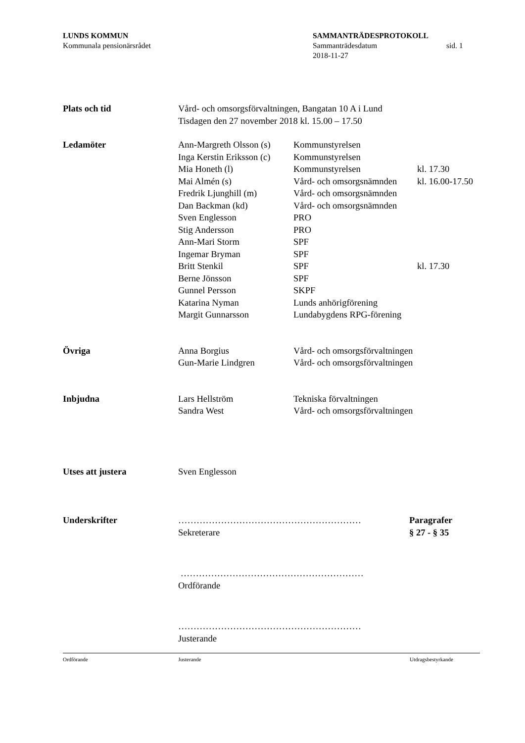LUNDS KOMMUN
Kommunala pensionärsrådet
SAMMANTRÄDESPROTOKOLL
Sammanträdesdatum sid. 1
2018-11-27
Plats och tid Vård- och omsorgsförvaltningen, Bangatan 10 A i Lund
Tisdagen den 27 november 2018 kl. 15.00 – 17.50
Ledamöter
Ann-Margreth Olsson (s)
Kommunstyrelsen
Inga Kerstin Eriksson (c)
Kommunstyrelsen
Mia Honeth (l) Kommunstyrelsen kl. 17.30
Mai Almén (s) Vård- och omsorgsnämnden
kl. 16.00-17.50
Fredrik Ljunghill (m)
Vård- och omsorgsnämnden
Dan Backman (kd) Vård- och omsorgsnämnden
Sven Englesson PRO
Stig Andersson PRO
Ann-Mari Storm SPF
Ingemar Bryman SPF
Britt Stenkil SPF kl. 17.30
Berne Jönsson SPF
Gunnel Persson SKPF
Katarina Nyman Lunds anhörigförening
Margit Gunnarsson Lundabygdens RPG-förening
Övriga
Anna Borgius Vård- och omsorgsförvaltningen
Gun-Marie Lindgren Vård- och omsorgsförvaltningen
Inbjudna
Lars Hellström Tekniska förvaltningen
Sandra West Vård- och omsorgsförvaltningen
Utses att justera Sven Englesson
Underskrifter ……………………………………………………
Sekreterare
Paragrafer
§ 27 - § 35
……………………………………………………
Ordförande
……………………………………………………
Justerande
Ordförande Justerande Utdragsbestyrkande